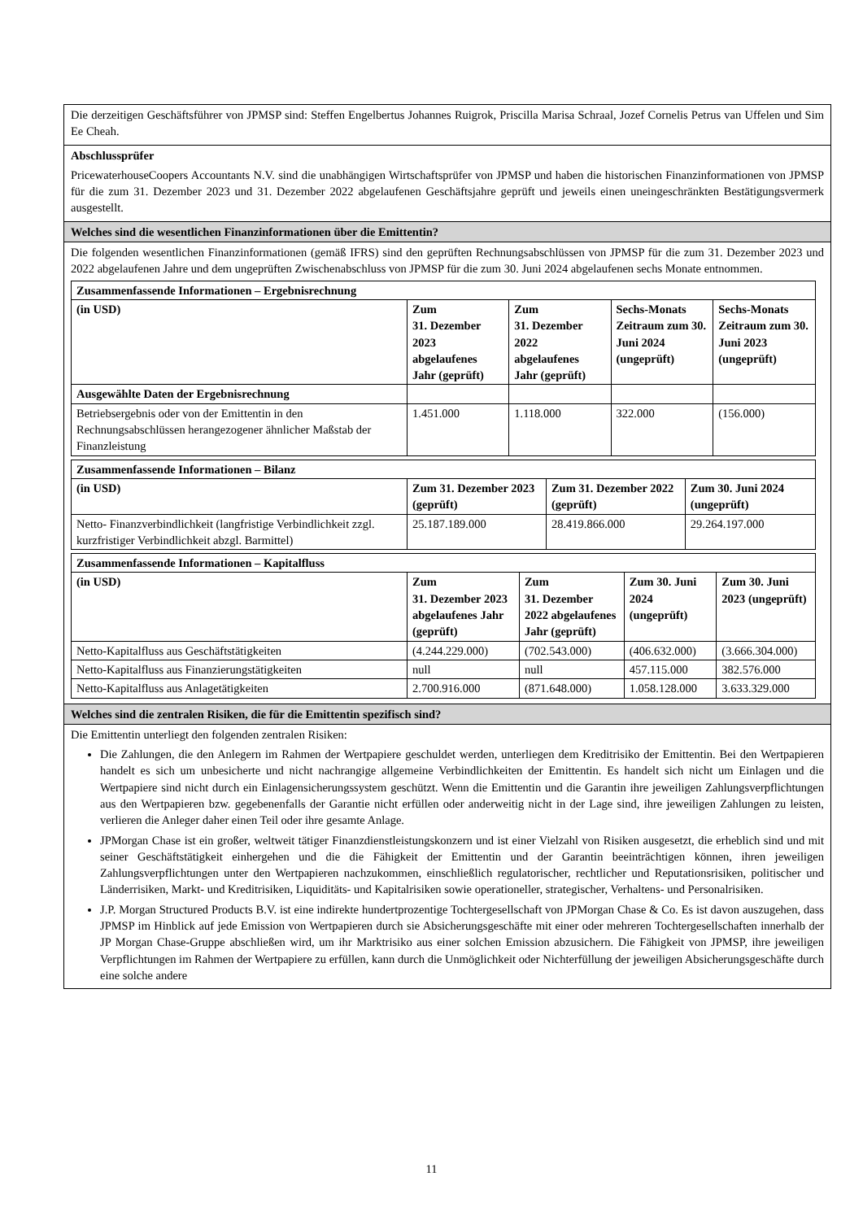Die derzeitigen Geschäftsführer von JPMSP sind: Steffen Engelbertus Johannes Ruigrok, Priscilla Marisa Schraal, Jozef Cornelis Petrus van Uffelen und Sim Ee Cheah.
Abschlussprüfer
PricewaterhouseCoopers Accountants N.V. sind die unabhängigen Wirtschaftsprüfer von JPMSP und haben die historischen Finanzinformationen von JPMSP für die zum 31. Dezember 2023 und 31. Dezember 2022 abgelaufenen Geschäftsjahre geprüft und jeweils einen uneingeschränkten Bestätigungsvermerk ausgestellt.
Welches sind die wesentlichen Finanzinformationen über die Emittentin?
Die folgenden wesentlichen Finanzinformationen (gemäß IFRS) sind den geprüften Rechnungsabschlüssen von JPMSP für die zum 31. Dezember 2023 und 2022 abgelaufenen Jahre und dem ungeprüften Zwischenabschluss von JPMSP für die zum 30. Juni 2024 abgelaufenen sechs Monate entnommen.
| Zusammenfassende Informationen – Ergebnisrechnung | | | | |
| (in USD) | Zum 31. Dezember 2023 abgelaufenes Jahr (geprüft) | Zum 31. Dezember 2022 abgelaufenes Jahr (geprüft) | Sechs-Monats Zeitraum zum 30. Juni 2024 (ungeprüft) | Sechs-Monats Zeitraum zum 30. Juni 2023 (ungeprüft) |
| Ausgewählte Daten der Ergebnisrechnung | | | | |
| Betriebsergebnis oder von der Emittentin in den Rechnungsabschlüssen herangezogener ähnlicher Maßstab der Finanzleistung | 1.451.000 | 1.118.000 | 322.000 | (156.000) |
| Zusammenfassende Informationen – Bilanz | | | |
| (in USD) | Zum 31. Dezember 2023 (geprüft) | Zum 31. Dezember 2022 (geprüft) | Zum 30. Juni 2024 (ungeprüft) |
| Netto- Finanzverbindlichkeit (langfristige Verbindlichkeit zzgl. kurzfristiger Verbindlichkeit abzgl. Barmittel) | 25.187.189.000 | 28.419.866.000 | 29.264.197.000 |
| Zusammenfassende Informationen – Kapitalfluss | | | | |
| (in USD) | Zum 31. Dezember 2023 abgelaufenes Jahr (geprüft) | Zum 31. Dezember 2022 abgelaufenes Jahr (geprüft) | Zum 30. Juni 2024 (ungeprüft) | Zum 30. Juni 2023 (ungeprüft) |
| Netto-Kapitalfluss aus Geschäftstätigkeiten | (4.244.229.000) | (702.543.000) | (406.632.000) | (3.666.304.000) |
| Netto-Kapitalfluss aus Finanzierungstätigkeiten | null | null | 457.115.000 | 382.576.000 |
| Netto-Kapitalfluss aus Anlagetätigkeiten | 2.700.916.000 | (871.648.000) | 1.058.128.000 | 3.633.329.000 |
Welches sind die zentralen Risiken, die für die Emittentin spezifisch sind?
Die Emittentin unterliegt den folgenden zentralen Risiken:
Die Zahlungen, die den Anlegern im Rahmen der Wertpapiere geschuldet werden, unterliegen dem Kreditrisiko der Emittentin. Bei den Wertpapieren handelt es sich um unbesicherte und nicht nachrangige allgemeine Verbindlichkeiten der Emittentin. Es handelt sich nicht um Einlagen und die Wertpapiere sind nicht durch ein Einlagensicherungssystem geschützt. Wenn die Emittentin und die Garantin ihre jeweiligen Zahlungsverpflichtungen aus den Wertpapieren bzw. gegebenenfalls der Garantie nicht erfüllen oder anderweitig nicht in der Lage sind, ihre jeweiligen Zahlungen zu leisten, verlieren die Anleger daher einen Teil oder ihre gesamte Anlage.
JPMorgan Chase ist ein großer, weltweit tätiger Finanzdienstleistungskonzern und ist einer Vielzahl von Risiken ausgesetzt, die erheblich sind und mit seiner Geschäftstätigkeit einhergehen und die die Fähigkeit der Emittentin und der Garantin beeinträchtigen können, ihren jeweiligen Zahlungsverpflichtungen unter den Wertpapieren nachzukommen, einschließlich regulatorischer, rechtlicher und Reputationsrisiken, politischer und Länderrisiken, Markt- und Kreditrisiken, Liquiditäts- und Kapitalrisiken sowie operationeller, strategischer, Verhaltens- und Personalrisiken.
J.P. Morgan Structured Products B.V. ist eine indirekte hundertprozentige Tochtergesellschaft von JPMorgan Chase & Co. Es ist davon auszugehen, dass JPMSP im Hinblick auf jede Emission von Wertpapieren durch sie Absicherungsgeschäfte mit einer oder mehreren Tochtergesellschaften innerhalb der JP Morgan Chase-Gruppe abschließen wird, um ihr Marktrisiko aus einer solchen Emission abzusichern. Die Fähigkeit von JPMSP, ihre jeweiligen Verpflichtungen im Rahmen der Wertpapiere zu erfüllen, kann durch die Unmöglichkeit oder Nichterfüllung der jeweiligen Absicherungsgeschäfte durch eine solche andere
11